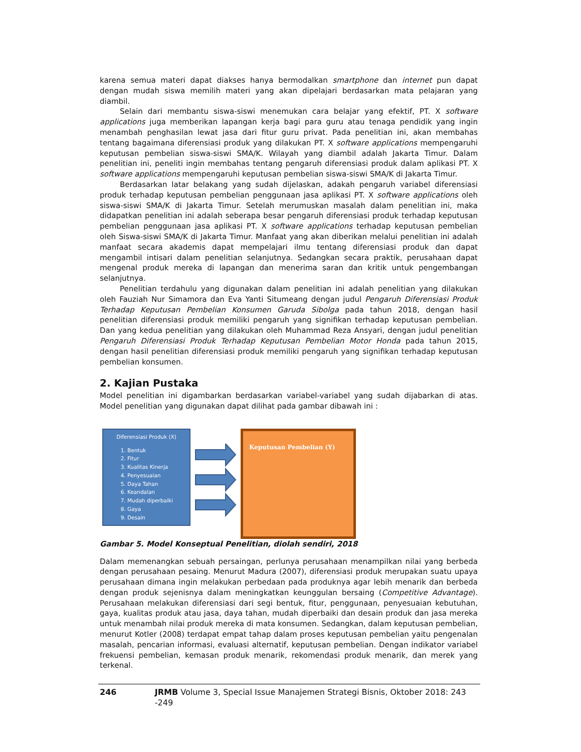karena semua materi dapat diakses hanya bermodalkan smartphone dan internet pun dapat dengan mudah siswa memilih materi yang akan dipelajari berdasarkan mata pelajaran yang diambil.
Selain dari membantu siswa-siswi menemukan cara belajar yang efektif, PT. X software applications juga memberikan lapangan kerja bagi para guru atau tenaga pendidik yang ingin menambah penghasilan lewat jasa dari fitur guru privat. Pada penelitian ini, akan membahas tentang bagaimana diferensiasi produk yang dilakukan PT. X software applications mempengaruhi keputusan pembelian siswa-siswi SMA/K. Wilayah yang diambil adalah Jakarta Timur. Dalam penelitian ini, peneliti ingin membahas tentang pengaruh diferensiasi produk dalam aplikasi PT. X software applications mempengaruhi keputusan pembelian siswa-siswi SMA/K di Jakarta Timur.
Berdasarkan latar belakang yang sudah dijelaskan, adakah pengaruh variabel diferensiasi produk terhadap keputusan pembelian penggunaan jasa aplikasi PT. X software applications oleh siswa-siswi SMA/K di Jakarta Timur. Setelah merumuskan masalah dalam penelitian ini, maka didapatkan penelitian ini adalah seberapa besar pengaruh diferensiasi produk terhadap keputusan pembelian penggunaan jasa aplikasi PT. X software applications terhadap keputusan pembelian oleh Siswa-siswi SMA/K di Jakarta Timur. Manfaat yang akan diberikan melalui penelitian ini adalah manfaat secara akademis dapat mempelajari ilmu tentang diferensiasi produk dan dapat mengambil intisari dalam penelitian selanjutnya. Sedangkan secara praktik, perusahaan dapat mengenal produk mereka di lapangan dan menerima saran dan kritik untuk pengembangan selanjutnya.
Penelitian terdahulu yang digunakan dalam penelitian ini adalah penelitian yang dilakukan oleh Fauziah Nur Simamora dan Eva Yanti Situmeang dengan judul Pengaruh Diferensiasi Produk Terhadap Keputusan Pembelian Konsumen Garuda Sibolga pada tahun 2018, dengan hasil penelitian diferensiasi produk memiliki pengaruh yang signifikan terhadap keputusan pembelian. Dan yang kedua penelitian yang dilakukan oleh Muhammad Reza Ansyari, dengan judul penelitian Pengaruh Diferensiasi Produk Terhadap Keputusan Pembelian Motor Honda pada tahun 2015, dengan hasil penelitian diferensiasi produk memiliki pengaruh yang signifikan terhadap keputusan pembelian konsumen.
2. Kajian Pustaka
Model penelitian ini digambarkan berdasarkan variabel-variabel yang sudah dijabarkan di atas. Model penelitian yang digunakan dapat dilihat pada gambar dibawah ini :
Diferensiasi Produk (X)
1. Bentuk
2. Fitur
3. Kualitas Kinerja
4. Penyesuaian
5. Daya Tahan
6. Keandalan
7. Mudah diperbaiki
8. Gaya
9. Desain
Keputusan Pembelian (Y)
Gambar 5. Model Konseptual Penelitian, diolah sendiri, 2018
Dalam memenangkan sebuah persaingan, perlunya perusahaan menampilkan nilai yang berbeda dengan perusahaan pesaing. Menurut Madura (2007), diferensiasi produk merupakan suatu upaya perusahaan dimana ingin melakukan perbedaan pada produknya agar lebih menarik dan berbeda dengan produk sejenisnya dalam meningkatkan keunggulan bersaing (Competitive Advantage). Perusahaan melakukan diferensiasi dari segi bentuk, fitur, penggunaan, penyesuaian kebutuhan, gaya, kualitas produk atau jasa, daya tahan, mudah diperbaiki dan desain produk dan jasa mereka untuk menambah nilai produk mereka di mata konsumen. Sedangkan, dalam keputusan pembelian, menurut Kotler (2008) terdapat empat tahap dalam proses keputusan pembelian yaitu pengenalan masalah, pencarian informasi, evaluasi alternatif, keputusan pembelian. Dengan indikator variabel frekuensi pembelian, kemasan produk menarik, rekomendasi produk menarik, dan merek yang terkenal.
246 JRMB Volume 3, Special Issue Manajemen Strategi Bisnis, Oktober 2018: 243 -249